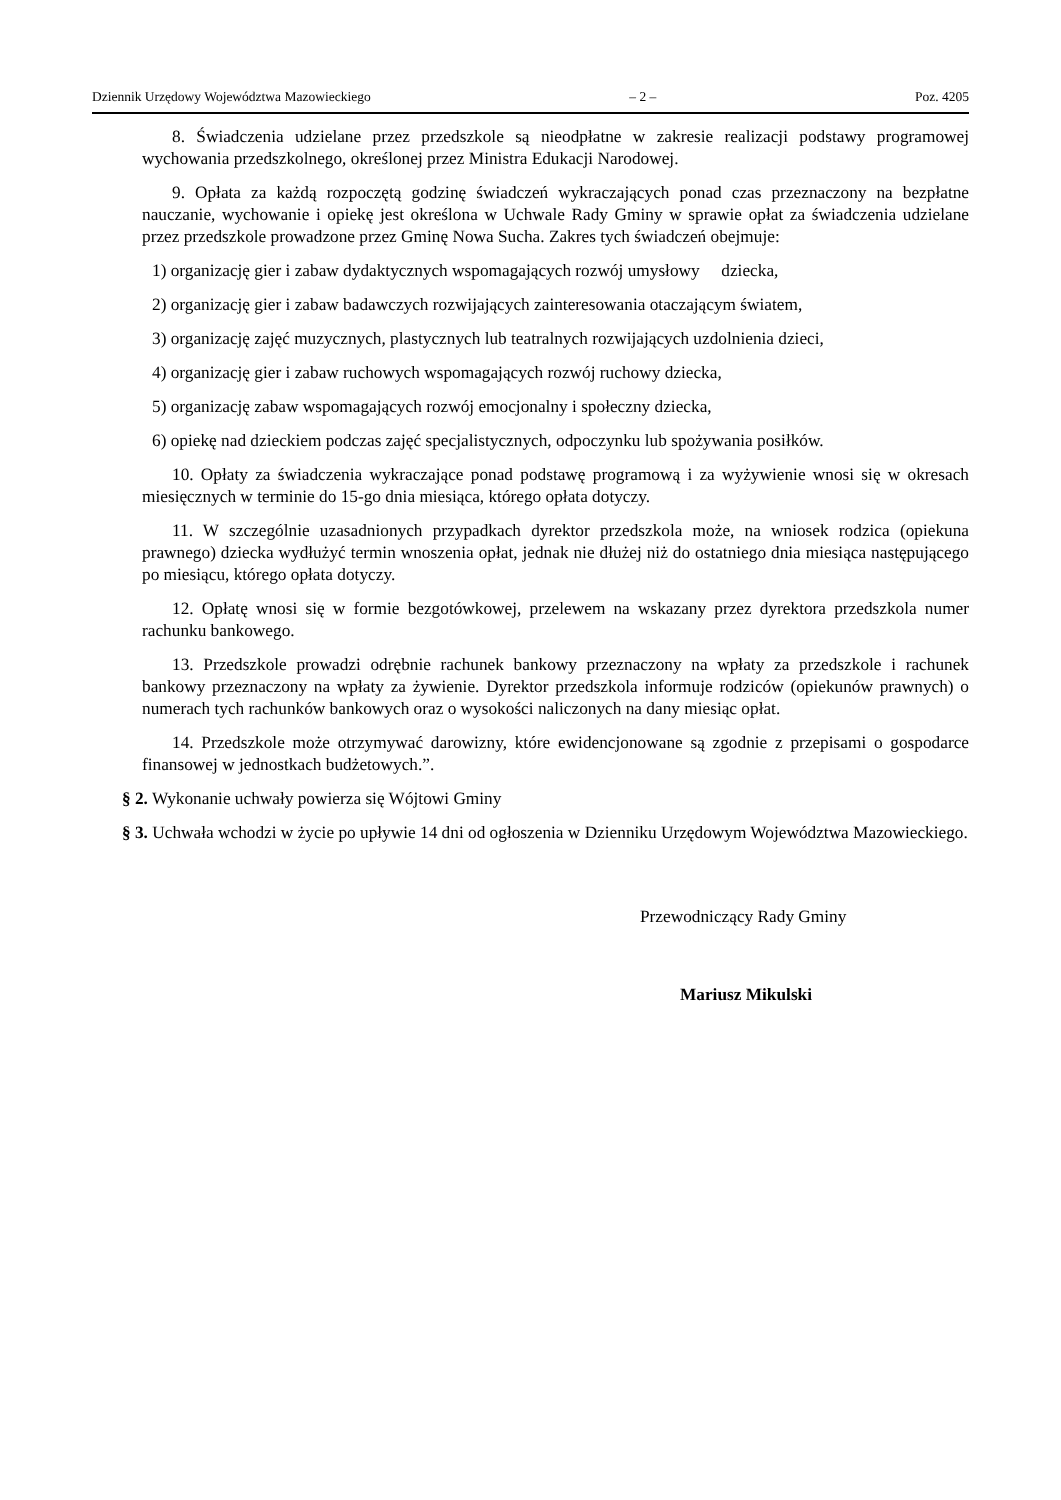Dziennik Urzędowy Województwa Mazowieckiego – 2 – Poz. 4205
8. Świadczenia udzielane przez przedszkole są nieodpłatne w zakresie realizacji podstawy programowej wychowania przedszkolnego, określonej przez Ministra Edukacji Narodowej.
9. Opłata za każdą rozpoczętą godzinę świadczeń wykraczających ponad czas przeznaczony na bezpłatne nauczanie, wychowanie i opiekę jest określona w Uchwale Rady Gminy w sprawie opłat za świadczenia udzielane przez przedszkole prowadzone przez Gminę Nowa Sucha. Zakres tych świadczeń obejmuje:
1) organizację gier i zabaw dydaktycznych wspomagających rozwój umysłowy dziecka,
2) organizację gier i zabaw badawczych rozwijających zainteresowania otaczającym światem,
3) organizację zajęć muzycznych, plastycznych lub teatralnych rozwijających uzdolnienia dzieci,
4) organizację gier i zabaw ruchowych wspomagających rozwój ruchowy dziecka,
5) organizację zabaw wspomagających rozwój emocjonalny i społeczny dziecka,
6) opiekę nad dzieckiem podczas zajęć specjalistycznych, odpoczynku lub spożywania posiłków.
10. Opłaty za świadczenia wykraczające ponad podstawę programową i za wyżywienie wnosi się w okresach miesięcznych w terminie do 15-go dnia miesiąca, którego opłata dotyczy.
11. W szczególnie uzasadnionych przypadkach dyrektor przedszkola może, na wniosek rodzica (opiekuna prawnego) dziecka wydłużyć termin wnoszenia opłat, jednak nie dłużej niż do ostatniego dnia miesiąca następującego po miesiącu, którego opłata dotyczy.
12. Opłatę wnosi się w formie bezgotówkowej, przelewem na wskazany przez dyrektora przedszkola numer rachunku bankowego.
13. Przedszkole prowadzi odrębnie rachunek bankowy przeznaczony na wpłaty za przedszkole i rachunek bankowy przeznaczony na wpłaty za żywienie. Dyrektor przedszkola informuje rodziców (opiekunów prawnych) o numerach tych rachunków bankowych oraz o wysokości naliczonych na dany miesiąc opłat.
14. Przedszkole może otrzymywać darowizny, które ewidencjonowane są zgodnie z przepisami o gospodarce finansowej w jednostkach budżetowych.”.
§ 2. Wykonanie uchwały powierza się Wójtowi Gminy
§ 3. Uchwała wchodzi w życie po upływie 14 dni od ogłoszenia w Dzienniku Urzędowym Województwa Mazowieckiego.
Przewodniczący Rady Gminy
Mariusz Mikulski